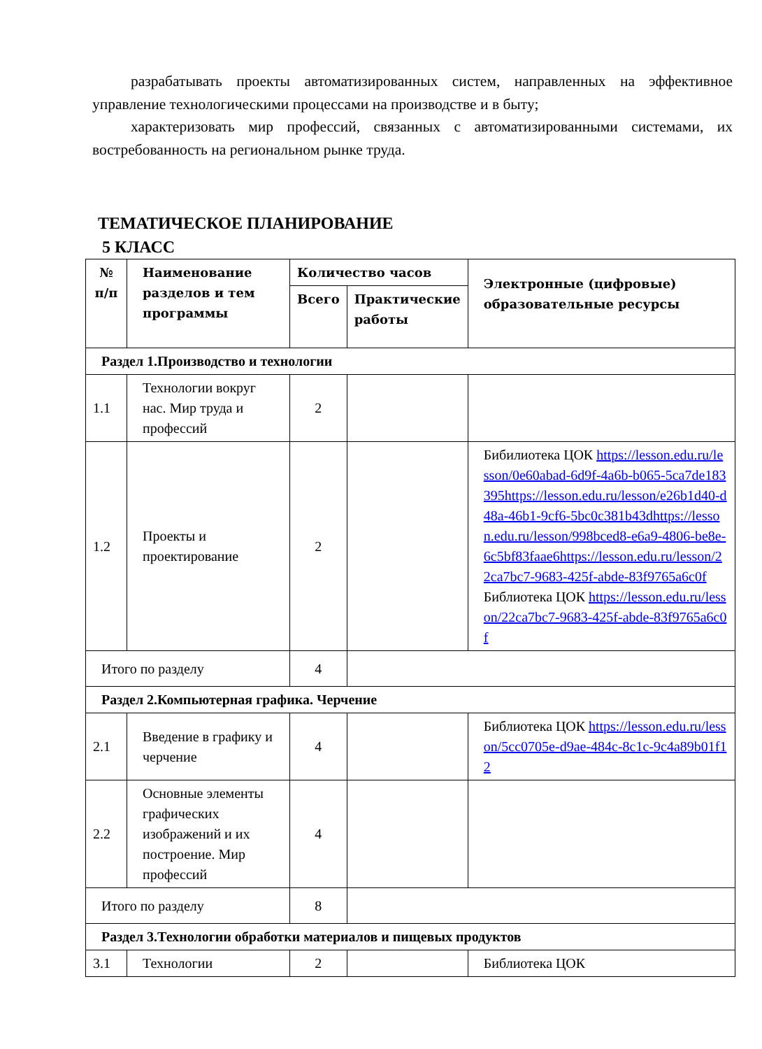разрабатывать проекты автоматизированных систем, направленных на эффективное управление технологическими процессами на производстве и в быту;
характеризовать мир профессий, связанных с автоматизированными системами, их востребованность на региональном рынке труда.
ТЕМАТИЧЕСКОЕ ПЛАНИРОВАНИЕ
5 КЛАСС
| № п/п | Наименование разделов и тем программы | Количество часов | | Электронные (цифровые) образовательные ресурсы |
| --- | --- | --- | --- | --- |
| | | Всего | Практические работы | |
| Раздел 1.Производство и технологии | | | | |
| 1.1 | Технологии вокруг нас. Мир труда и профессий | 2 | | |
| 1.2 | Проекты и проектирование | 2 | | Бибилиотека ЦОК https://lesson.edu.ru/lesson/0e60abad-6d9f-4a6b-b065-5ca7de183395https://lesson.edu.ru/lesson/e26b1d40-d48a-46b1-9cf6-5bc0c381b43dhttps://lesson.edu.ru/lesson/998bced8-e6a9-4806-be8e-6c5bf83faae6https://lesson.edu.ru/lesson/22ca7bc7-9683-425f-abde-83f9765a6c0f Библиотека ЦОК https://lesson.edu.ru/lesson/22ca7bc7-9683-425f-abde-83f9765a6c0f |
| Итого по разделу | | 4 | | |
| Раздел 2.Компьютерная графика. Черчение | | | | |
| 2.1 | Введение в графику и черчение | 4 | | Библиотека ЦОК https://lesson.edu.ru/lesson/5cc0705e-d9ae-484c-8c1c-9c4a89b01f12 |
| 2.2 | Основные элементы графических изображений и их построение. Мир профессий | 4 | | |
| Итого по разделу | | 8 | | |
| Раздел 3.Технологии обработки материалов и пищевых продуктов | | | | |
| 3.1 | Технологии | 2 | | Библиотека ЦОК |